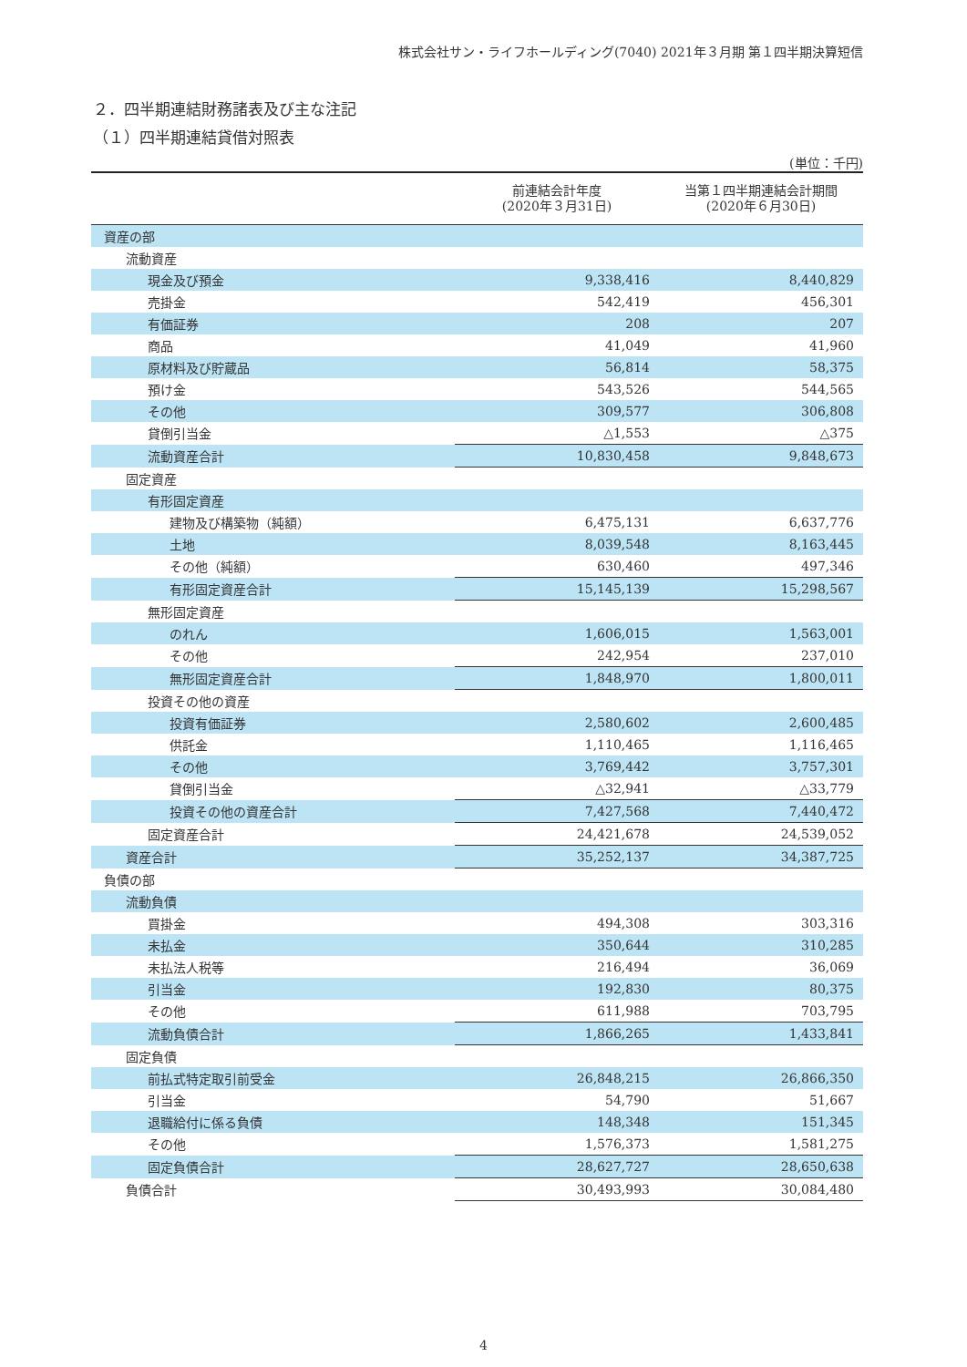株式会社サン・ライフホールディング(7040) 2021年３月期 第１四半期決算短信
２．四半期連結財務諸表及び主な注記
（１）四半期連結貸借対照表
(単位：千円)
| | 前連結会計年度 (2020年３月31日) | 当第１四半期連結会計期間 (2020年６月30日) |
| --- | --- | --- |
| 資産の部 | | |
| 流動資産 | | |
| 現金及び預金 | 9,338,416 | 8,440,829 |
| 売掛金 | 542,419 | 456,301 |
| 有価証券 | 208 | 207 |
| 商品 | 41,049 | 41,960 |
| 原材料及び貯蔵品 | 56,814 | 58,375 |
| 預け金 | 543,526 | 544,565 |
| その他 | 309,577 | 306,808 |
| 貸倒引当金 | △1,553 | △375 |
| 流動資産合計 | 10,830,458 | 9,848,673 |
| 固定資産 | | |
| 有形固定資産 | | |
| 建物及び構築物（純額） | 6,475,131 | 6,637,776 |
| 土地 | 8,039,548 | 8,163,445 |
| その他（純額） | 630,460 | 497,346 |
| 有形固定資産合計 | 15,145,139 | 15,298,567 |
| 無形固定資産 | | |
| のれん | 1,606,015 | 1,563,001 |
| その他 | 242,954 | 237,010 |
| 無形固定資産合計 | 1,848,970 | 1,800,011 |
| 投資その他の資産 | | |
| 投資有価証券 | 2,580,602 | 2,600,485 |
| 供託金 | 1,110,465 | 1,116,465 |
| その他 | 3,769,442 | 3,757,301 |
| 貸倒引当金 | △32,941 | △33,779 |
| 投資その他の資産合計 | 7,427,568 | 7,440,472 |
| 固定資産合計 | 24,421,678 | 24,539,052 |
| 資産合計 | 35,252,137 | 34,387,725 |
| 負債の部 | | |
| 流動負債 | | |
| 買掛金 | 494,308 | 303,316 |
| 未払金 | 350,644 | 310,285 |
| 未払法人税等 | 216,494 | 36,069 |
| 引当金 | 192,830 | 80,375 |
| その他 | 611,988 | 703,795 |
| 流動負債合計 | 1,866,265 | 1,433,841 |
| 固定負債 | | |
| 前払式特定取引前受金 | 26,848,215 | 26,866,350 |
| 引当金 | 54,790 | 51,667 |
| 退職給付に係る負債 | 148,348 | 151,345 |
| その他 | 1,576,373 | 1,581,275 |
| 固定負債合計 | 28,627,727 | 28,650,638 |
| 負債合計 | 30,493,993 | 30,084,480 |
4